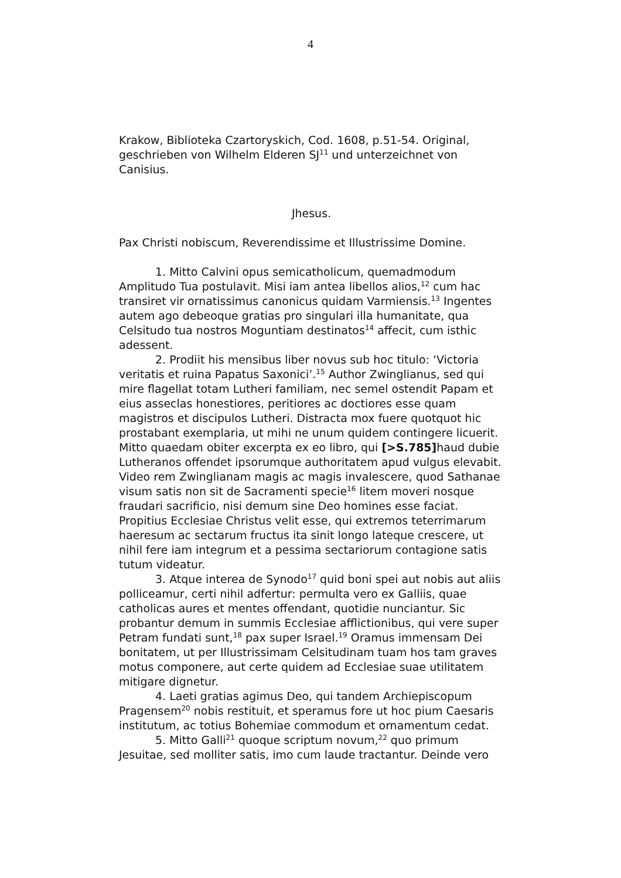4
Krakow, Biblioteka Czartoryskich, Cod. 1608, p.51-54. Original, geschrieben von Wilhelm Elderen SJ<sup>11</sup> und unterzeichnet von Canisius.
Jhesus.
Pax Christi nobiscum, Reverendissime et Illustrissime Domine.
1. Mitto Calvini opus semicatholicum, quemadmodum Amplitudo Tua postulavit. Misi iam antea libellos alios,<sup>12</sup> cum hac transiret vir ornatissimus canonicus quidam Varmiensis.<sup>13</sup> Ingentes autem ago debeoque gratias pro singulari illa humanitate, qua Celsitudo tua nostros Moguntiam destinatos<sup>14</sup> affecit, cum isthic adessent.
2. Prodiit his mensibus liber novus sub hoc titulo: ‘Victoria veritatis et ruina Papatus Saxonici’.<sup>15</sup> Author Zwinglianus, sed qui mire flagellat totam Lutheri familiam, nec semel ostendit Papam et eius asseclas honestiores, peritiores ac doctiores esse quam magistros et discipulos Lutheri. Distracta mox fuere quotquot hic prostabant exemplaria, ut mihi ne unum quidem contingere licuerit. Mitto quaedam obiter excerpta ex eo libro, qui [>S.785] haud dubie Lutheranos offendet ipsorumque authoritatem apud vulgus elevabit. Video rem Zwinglianam magis ac magis invalescere, quod Sathanae visum satis non sit de Sacramenti specie<sup>16</sup> litem moveri nosque fraudari sacrificio, nisi demum sine Deo homines esse faciat. Propitius Ecclesiae Christus velit esse, qui extremos teterrimarum haeresum ac sectarum fructus ita sinit longo lateque crescere, ut nihil fere iam integrum et a pessima sectariorum contagione satis tutum videatur.
3. Atque interea de Synodo<sup>17</sup> quid boni spei aut nobis aut aliis polliceamur, certi nihil adfertur: permulta vero ex Galliis, quae catholicas aures et mentes offendant, quotidie nunciantur. Sic probantur demum in summis Ecclesiae afflictionibus, qui vere super Petram fundati sunt,<sup>18</sup> pax super Israel.<sup>19</sup> Oramus immensam Dei bonitatem, ut per Illustrissimam Celsitudinam tuam hos tam graves motus componere, aut certe quidem ad Ecclesiae suae utilitatem mitigare dignetur.
4. Laeti gratias agimus Deo, qui tandem Archiepiscopum Pragensem<sup>20</sup> nobis restituit, et speramus fore ut hoc pium Caesaris institutum, ac totius Bohemiae commodum et ornamentum cedat.
5. Mitto Galli<sup>21</sup> quoque scriptum novum,<sup>22</sup> quo primum Jesuitae, sed molliter satis, imo cum laude tractantur. Deinde vero